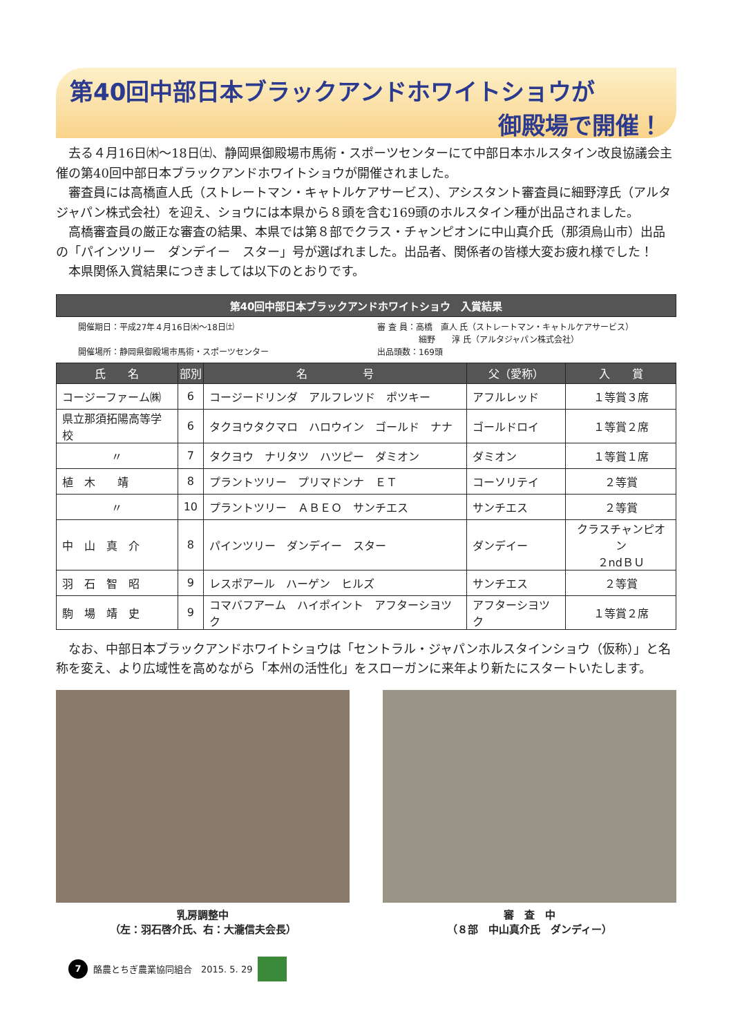第40回中部日本ブラックアンドホワイトショウが
御殿場で開催！
去る４月16日㈭～18日㈯、静岡県御殿場市馬術・スポーツセンターにて中部日本ホルスタイン改良協議会主催の第40回中部日本ブラックアンドホワイトショウが開催されました。
審査員には高橋直人氏（ストレートマン・キャトルケアサービス）、アシスタント審査員に細野淳氏（アルタジャパン株式会社）を迎え、ショウには本県から８頭を含む169頭のホルスタイン種が出品されました。
高橋審査員の厳正な審査の結果、本県では第８部でクラス・チャンピオンに中山真介氏（那須烏山市）出品の「パインツリー　ダンデイー　スター」号が選ばれました。出品者、関係者の皆様大変お疲れ様でした！
本県関係入賞結果につきましては以下のとおりです。
第40回中部日本ブラックアンドホワイトショウ　入賞結果
開催期日：平成27年４月16日㈭～18日㈯
開催場所：静岡県御殿場市馬術・スポーツセンター
審 査 員：高橋　直人 氏（ストレートマン・キャトルケアサービス）
　　　　　細野　　淳 氏（アルタジャパン株式会社）
出品頭数：169頭
| 氏 名 | 部別 | 名 号 | 父（愛称） | 入 賞 |
| --- | --- | --- | --- | --- |
| コージーファーム㈱ | 6 | コージードリンダ アルフレツド ポツキー | アフルレッド | １等賞３席 |
| 県立那須拓陽高等学校 | 6 | タクヨウタクマロ ハロウイン ゴールド ナナ | ゴールドロイ | １等賞２席 |
| 〃 | 7 | タクヨウ ナリタツ ハツピー ダミオン | ダミオン | １等賞１席 |
| 植 木 靖 | 8 | プラントツリー プリマドンナ ＥＴ | コーソリテイ | ２等賞 |
| 〃 | 10 | プラントツリー ＡＢＥＯ サンチエス | サンチエス | ２等賞 |
| 中 山 真 介 | 8 | パインツリー ダンデイー スター | ダンデイー | クラスチャンピオン ２ndＢＵ |
| 羽 石 智 昭 | 9 | レスポアール ハーゲン ヒルズ | サンチエス | ２等賞 |
| 駒 場 靖 史 | 9 | コマバフアーム ハイポイント アフターシヨツク | アフターシヨツク | １等賞２席 |
なお、中部日本ブラックアンドホワイトショウは「セントラル・ジャパンホルスタインショウ（仮称）」と名称を変え、より広域性を高めながら「本州の活性化」をスローガンに来年より新たにスタートいたします。
乳房調整中
（左：羽石啓介氏、右：大瀧信夫会長）
審　査　中
（８部　中山真介氏　ダンディー）
7 酪農とちぎ農業協同組合　2015. 5. 29